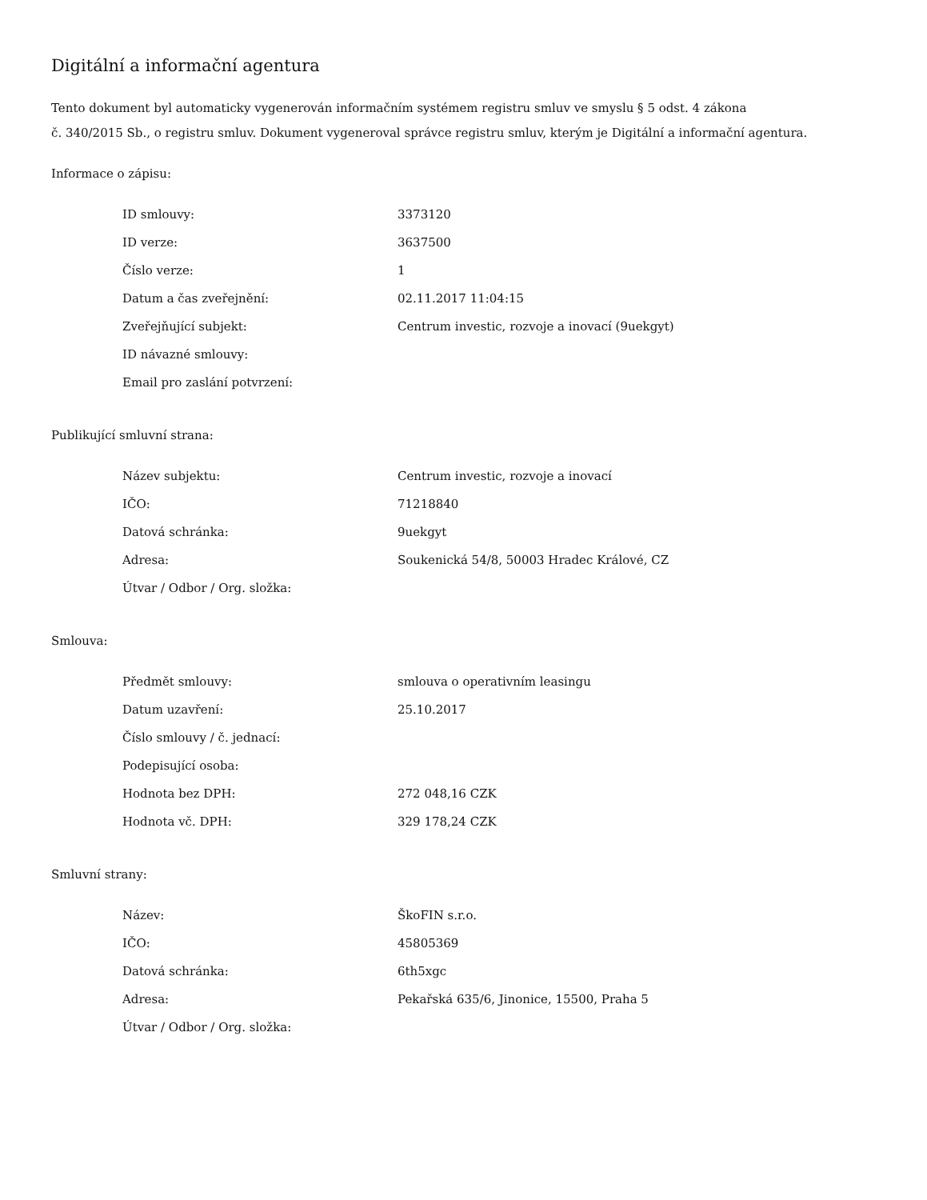Digitální a informační agentura
Tento dokument byl automaticky vygenerován informačním systémem registru smluv ve smyslu § 5 odst. 4 zákona
č. 340/2015 Sb., o registru smluv. Dokument vygeneroval správce registru smluv, kterým je Digitální a informační agentura.
Informace o zápisu:
| ID smlouvy: | 3373120 |
| ID verze: | 3637500 |
| Číslo verze: | 1 |
| Datum a čas zveřejnění: | 02.11.2017 11:04:15 |
| Zveřejňující subjekt: | Centrum investic, rozvoje a inovací (9uekgyt) |
| ID návazné smlouvy: | |
| Email pro zaslání potvrzení: | |
Publikující smluvní strana:
| Název subjektu: | Centrum investic, rozvoje a inovací |
| IČO: | 71218840 |
| Datová schránka: | 9uekgyt |
| Adresa: | Soukenická 54/8, 50003 Hradec Králové, CZ |
| Útvar / Odbor / Org. složka: | |
Smlouva:
| Předmět smlouvy: | smlouva o operativním leasingu |
| Datum uzavření: | 25.10.2017 |
| Číslo smlouvy / č. jednací: | |
| Podepisující osoba: | |
| Hodnota bez DPH: | 272 048,16 CZK |
| Hodnota vč. DPH: | 329 178,24 CZK |
Smluvní strany:
| Název: | ŠkoFIN s.r.o. |
| IČO: | 45805369 |
| Datová schránka: | 6th5xgc |
| Adresa: | Pekařská 635/6, Jinonice, 15500, Praha 5 |
| Útvar / Odbor / Org. složka: | |